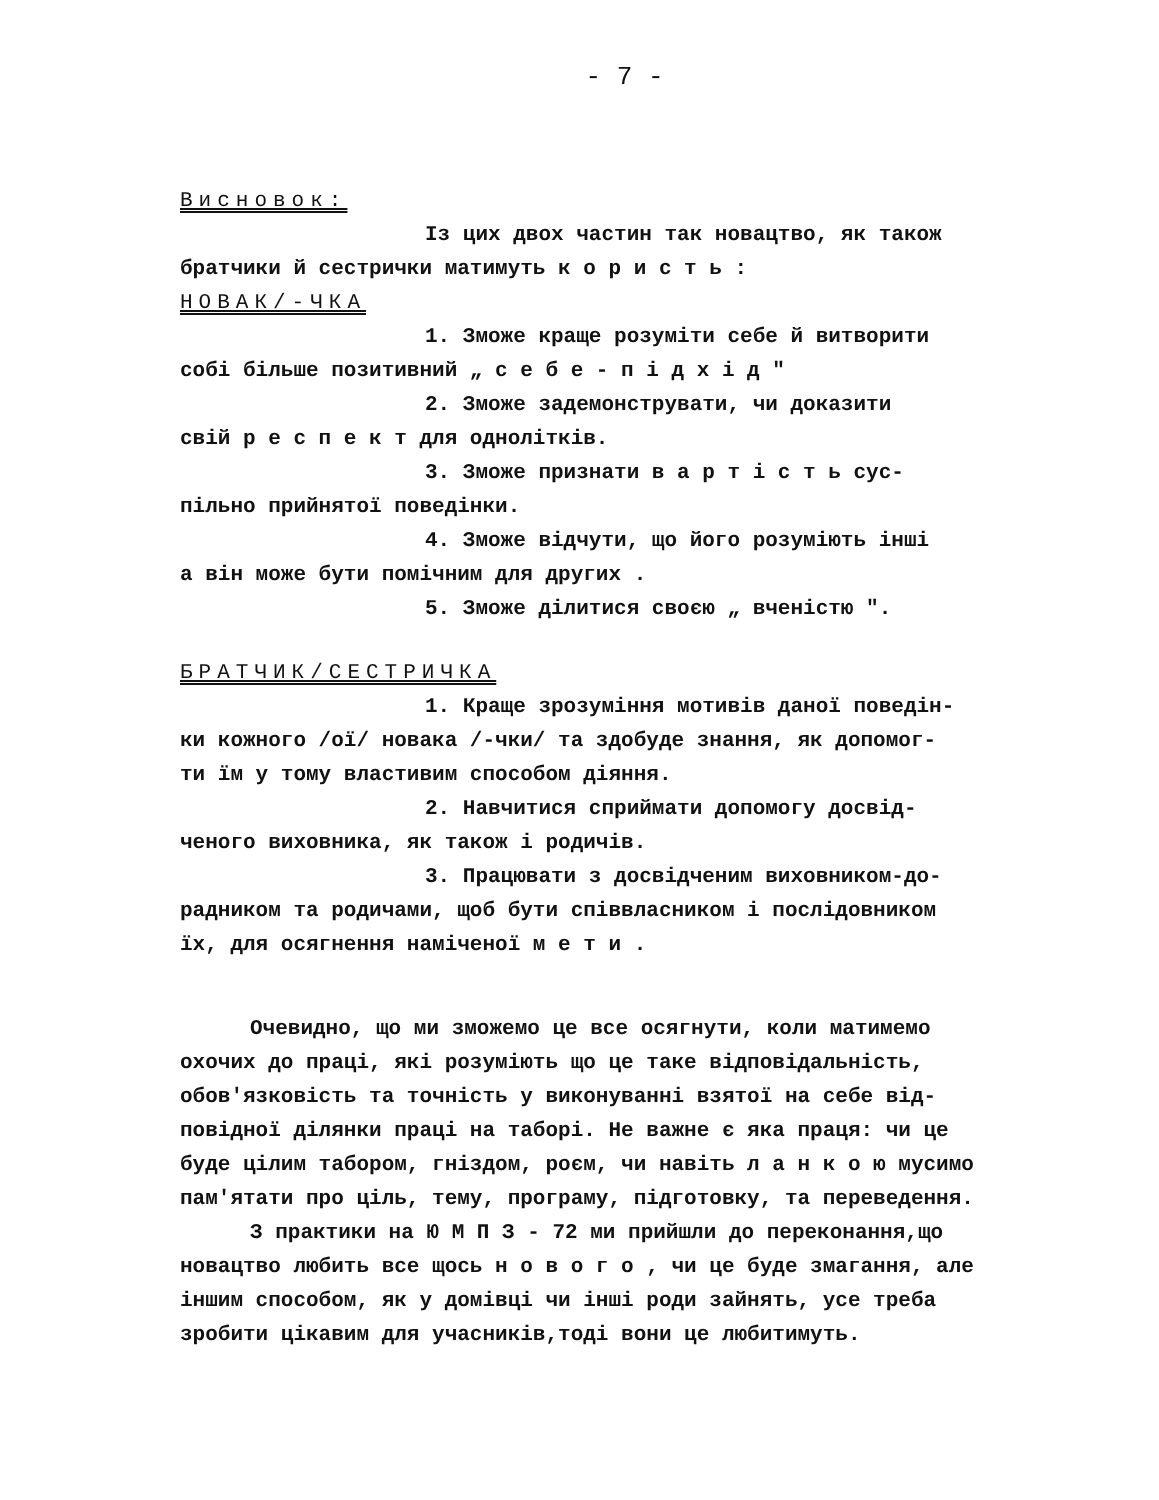- 7 -
Висновок:
Із цих двох частин так новацтво, як також
братчики й сестрички матимуть к о р и с т ь :
НОВАК/-ЧКА
1. Зможе краще розуміти себе й витворити
собі більше позитивний „ с е б е - п і д х і д "
2. Зможе задемонструвати, чи доказити
свій р е с п е к т для одноліткiв.
3. Зможе признати в а р т і с т ь сус-
пільно прийнятої поведінки.
4. Зможе відчути, що його розуміють інші
а він може бути помічним для других .
5. Зможе ділитися своєю „ вченістю ".
БРАТЧИК/СЕСТРИЧКА
1. Краще зрозуміння мотивів даної поведін-
ки кожного /ої/ новака /-чки/ та здобуде знання, як допомог-
ти їм у тому властивим способом діяння.
2. Навчитися сприймати допомогу досвід-
ченого виховника, як також і родичів.
3. Працювати з досвідченим виховником-до-
радником та родичами, щоб бути співвласником і послідовником
їх, для осягнення наміченої м е т и .
Очевидно, що ми зможемо це все осягнути, коли матимемо охочих до праці, які розуміють що це таке відповідальність, обов'язковість та точність у виконуванні взятої на себе від-повідної ділянки праці на таборі. Не важне є яка праця: чи це буде цілим табором, гніздом, роєм, чи навіть л а н к о ю мусимо пам'ятати про ціль, тему, програму, підготовку, та переведення.
З практики на Ю М П З - 72 ми прийшли до переконання,що новацтво любить все щось н о в о г о , чи це буде змагання, але іншим способом, як у домівці чи інші роди зайнять, усе треба зробити цікавим для учасників,тоді вони це любитимуть.